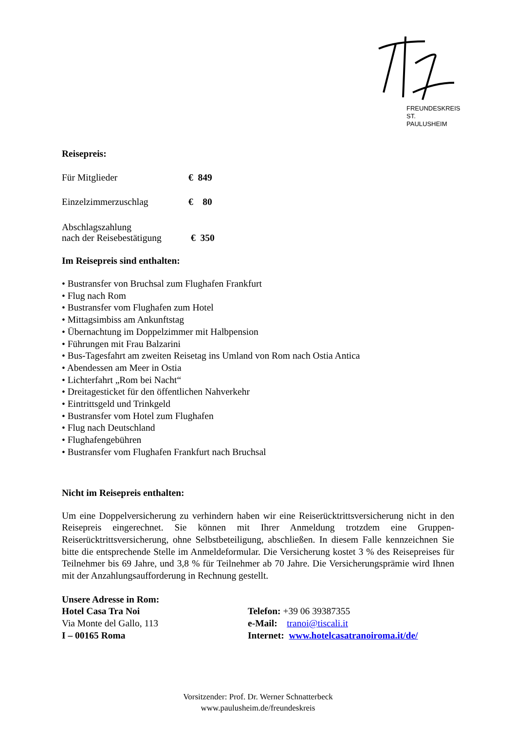FREUNDESKREIS
ST. PAULUSHEIM
Reisepreis:
| Für Mitglieder | € 849 |
| Einzelzimmerzuschlag | € 80 |
| Abschlagszahlung nach der Reisebestätigung | € 350 |
Im Reisepreis sind enthalten:
• Bustransfer von Bruchsal zum Flughafen Frankfurt
• Flug nach Rom
• Bustransfer vom Flughafen zum Hotel
• Mittagsimbiss am Ankunftstag
• Übernachtung im Doppelzimmer mit Halbpension
• Führungen mit Frau Balzarini
• Bus-Tagesfahrt am zweiten Reisetag ins Umland von Rom nach Ostia Antica
• Abendessen am Meer in Ostia
• Lichterfahrt „Rom bei Nacht“
• Dreitagesticket für den öffentlichen Nahverkehr
• Eintrittsgeld und Trinkgeld
• Bustransfer vom Hotel zum Flughafen
• Flug nach Deutschland
• Flughafengebühren
• Bustransfer vom Flughafen Frankfurt nach Bruchsal
Nicht im Reisepreis enthalten:
Um eine Doppelversicherung zu verhindern haben wir eine Reiserücktrittsversicherung nicht in den Reisepreis eingerechnet. Sie können mit Ihrer Anmeldung trotzdem eine Gruppen-Reiserücktrittsversicherung, ohne Selbstbeteiligung, abschließen. In diesem Falle kennzeichnen Sie bitte die entsprechende Stelle im Anmeldeformular. Die Versicherung kostet 3 % des Reisepreises für Teilnehmer bis 69 Jahre, und 3,8 % für Teilnehmer ab 70 Jahre. Die Versicherungsprämie wird Ihnen mit der Anzahlungsaufforderung in Rechnung gestellt.
| Unsere Adresse in Rom: | |
| Hotel Casa Tra Noi | Telefon: +39 06 39387355 |
| Via Monte del Gallo, 113 | e-Mail: tranoi@tiscali.it |
| I – 00165 Roma | Internet: www.hotelcasatranoiroma.it/de/ |
Vorsitzender: Prof. Dr. Werner Schnatterbeck
www.paulusheim.de/freundeskreis